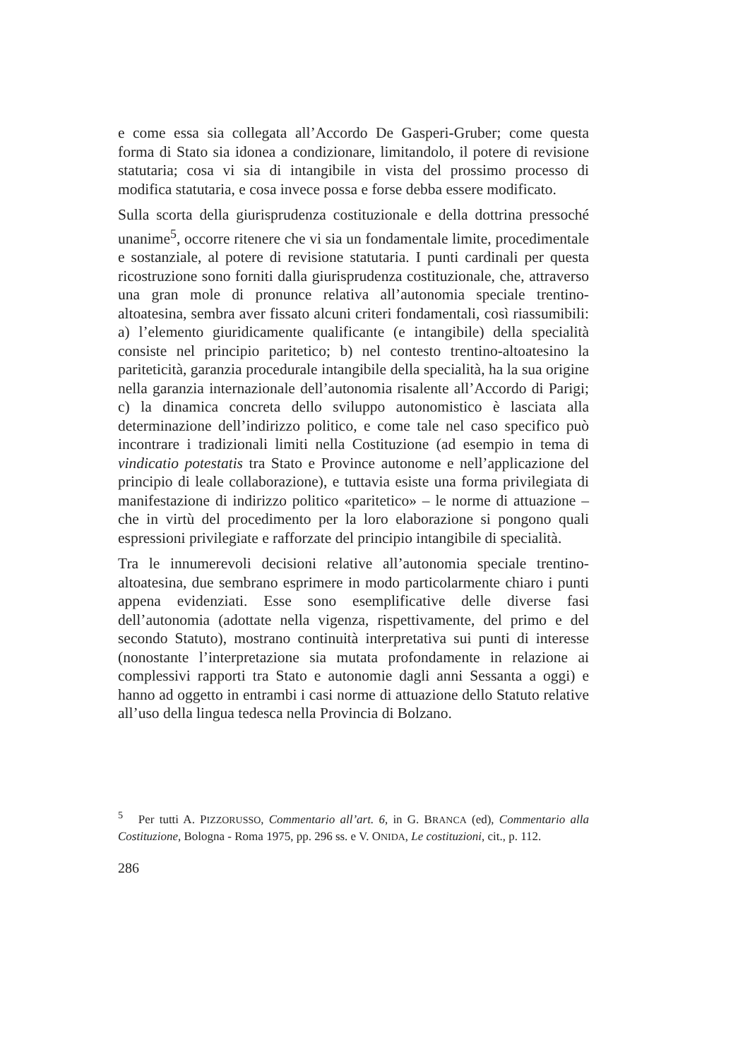e come essa sia collegata all’Accordo De Gasperi-Gruber; come questa forma di Stato sia idonea a condizionare, limitandolo, il potere di revisione statutaria; cosa vi sia di intangibile in vista del prossimo processo di modifica statutaria, e cosa invece possa e forse debba essere modificato.
Sulla scorta della giurisprudenza costituzionale e della dottrina pressoché unanime<sup>5</sup>, occorre ritenere che vi sia un fondamentale limite, procedimentale e sostanziale, al potere di revisione statutaria. I punti cardinali per questa ricostruzione sono forniti dalla giurisprudenza costituzionale, che, attraverso una gran mole di pronunce relativa all’autonomia speciale trentino-altoatesina, sembra aver fissato alcuni criteri fondamentali, così riassumibili: a) l’elemento giuridicamente qualificante (e intangibile) della specialità consiste nel principio paritetico; b) nel contesto trentino-altoatesino la pariteticità, garanzia procedurale intangibile della specialità, ha la sua origine nella garanzia internazionale dell’autonomia risalente all’Accordo di Parigi; c) la dinamica concreta dello sviluppo autonomistico è lasciata alla determinazione dell’indirizzo politico, e come tale nel caso specifico può incontrare i tradizionali limiti nella Costituzione (ad esempio in tema di vindicatio potestatis tra Stato e Province autonome e nell’applicazione del principio di leale collaborazione), e tuttavia esiste una forma privilegiata di manifestazione di indirizzo politico «paritetico» – le norme di attuazione – che in virtù del procedimento per la loro elaborazione si pongono quali espressioni privilegiate e rafforzate del principio intangibile di specialità.
Tra le innumerevoli decisioni relative all’autonomia speciale trentino-altoatesina, due sembrano esprimere in modo particolarmente chiaro i punti appena evidenziati. Esse sono esemplificative delle diverse fasi dell’autonomia (adottate nella vigenza, rispettivamente, del primo e del secondo Statuto), mostrano continuità interpretativa sui punti di interesse (nonostante l’interpretazione sia mutata profondamente in relazione ai complessivi rapporti tra Stato e autonomie dagli anni Sessanta a oggi) e hanno ad oggetto in entrambi i casi norme di attuazione dello Statuto relative all’uso della lingua tedesca nella Provincia di Bolzano.
<sup>5</sup> Per tutti A. PIZZORUSSO, Commentario all’art. 6, in G. BRANCA (ed), Commentario alla Costituzione, Bologna - Roma 1975, pp. 296 ss. e V. ONIDA, Le costituzioni, cit., p. 112.
286